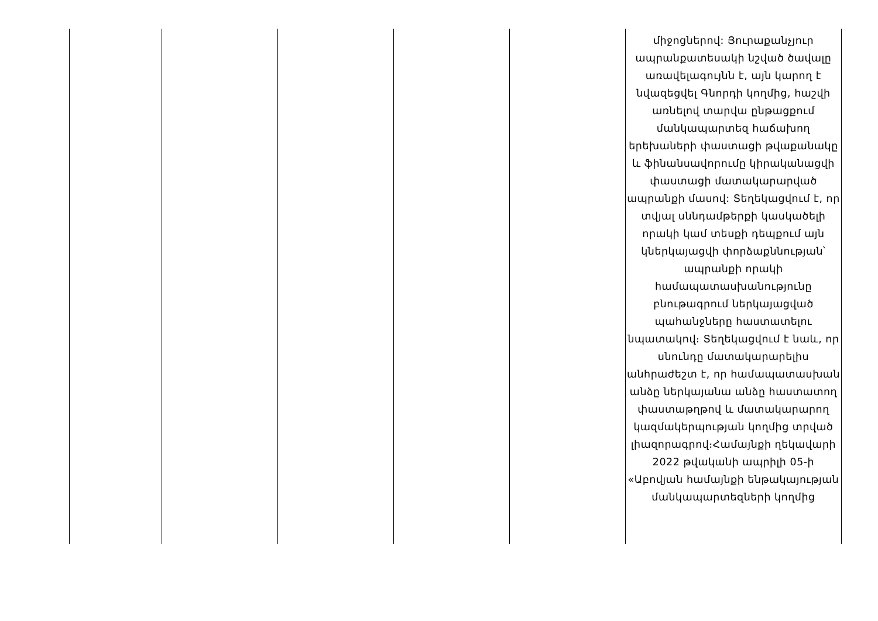| | | | | | միջոցներով: Յուրաքանչյուր ապրանքատեսակի նշված ծավալը առավելագույնն է, այն կարող է նվազեցվել Գնորդի կողմից, հաշվի առնելով տարվա ընթացքում մանկապարտեզ հաճախող երեխաների փաստացի թվաքանակը և ֆինանսավորումը կիրականացվի փաստացի մատակարարված ապրանքի մասով: Տեղեկացվում է, որ տվյալ սննդամթերքի կասկածելի որակի կամ տեսքի դեպքում այն կներկայացվի փորձաքննության՝ ապրանքի որակի համապատասխանությունը բնութագրում ներկայացված պահանջները հաստատելու նպատակով։ Տեղեկացվում է նաև, որ սնունդը մատակարարելիս անհրաժեշտ է, որ համապատասխան անձը ներկայանա անձը հաստատող փաստաթղթով և մատակարարող կազմակերպության կողմից տրված լիազորագրով։Համայնքի ղեկավարի 2022 թվականի ապրիլի 05-ի «Աբովյան համայնքի ենթակայության մանկապարտեզների կողմից |